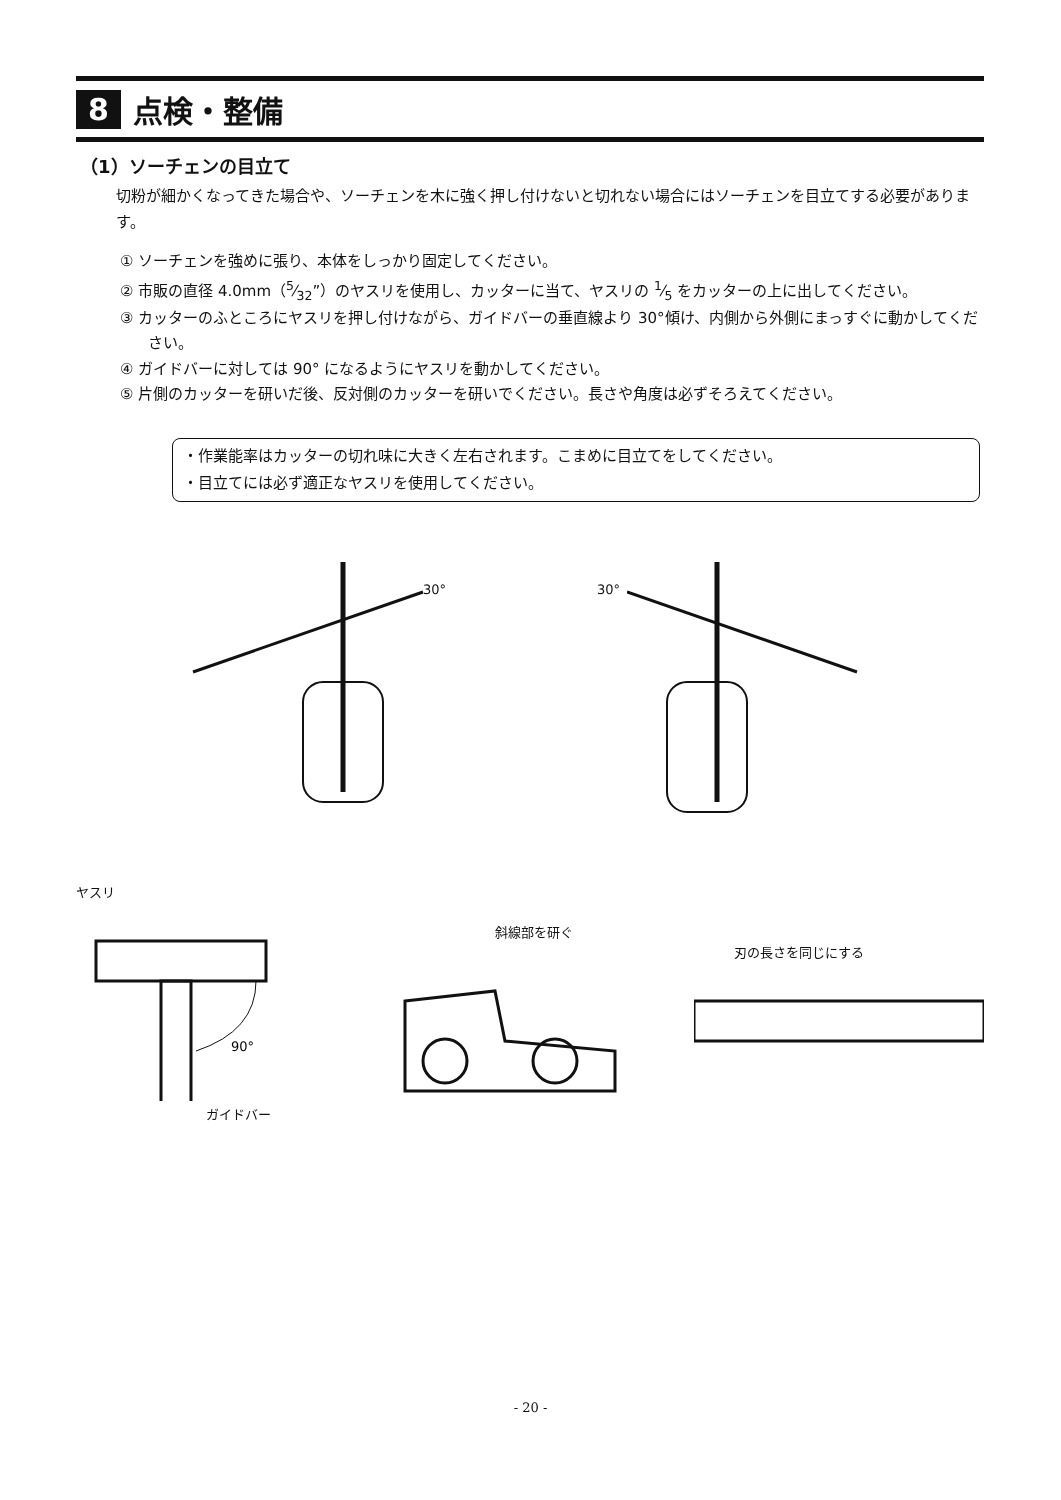8 点検・整備
（1）ソーチェンの目立て
切粉が細かくなってきた場合や、ソーチェンを木に強く押し付けないと切れない場合にはソーチェンを目立てする必要があります。
① ソーチェンを強めに張り、本体をしっかり固定してください。
② 市販の直径 4.0mm（5⁄32”）のヤスリを使用し、カッターに当て、ヤスリの 1⁄5 をカッターの上に出してください。
③ カッターのふところにヤスリを押し付けながら、ガイドバーの垂直線より 30°傾け、内側から外側にまっすぐに動かしてください。
④ ガイドバーに対しては 90° になるようにヤスリを動かしてください。
⑤ 片側のカッターを研いだ後、反対側のカッターを研いでください。長さや角度は必ずそろえてください。
・作業能率はカッターの切れ味に大きく左右されます。こまめに目立てをしてください。
・目立てには必ず適正なヤスリを使用してください。
30°
30°
ヤスリ
90°
ガイドバー
斜線部を研ぐ
刃の長さを同じにする
- 20 -